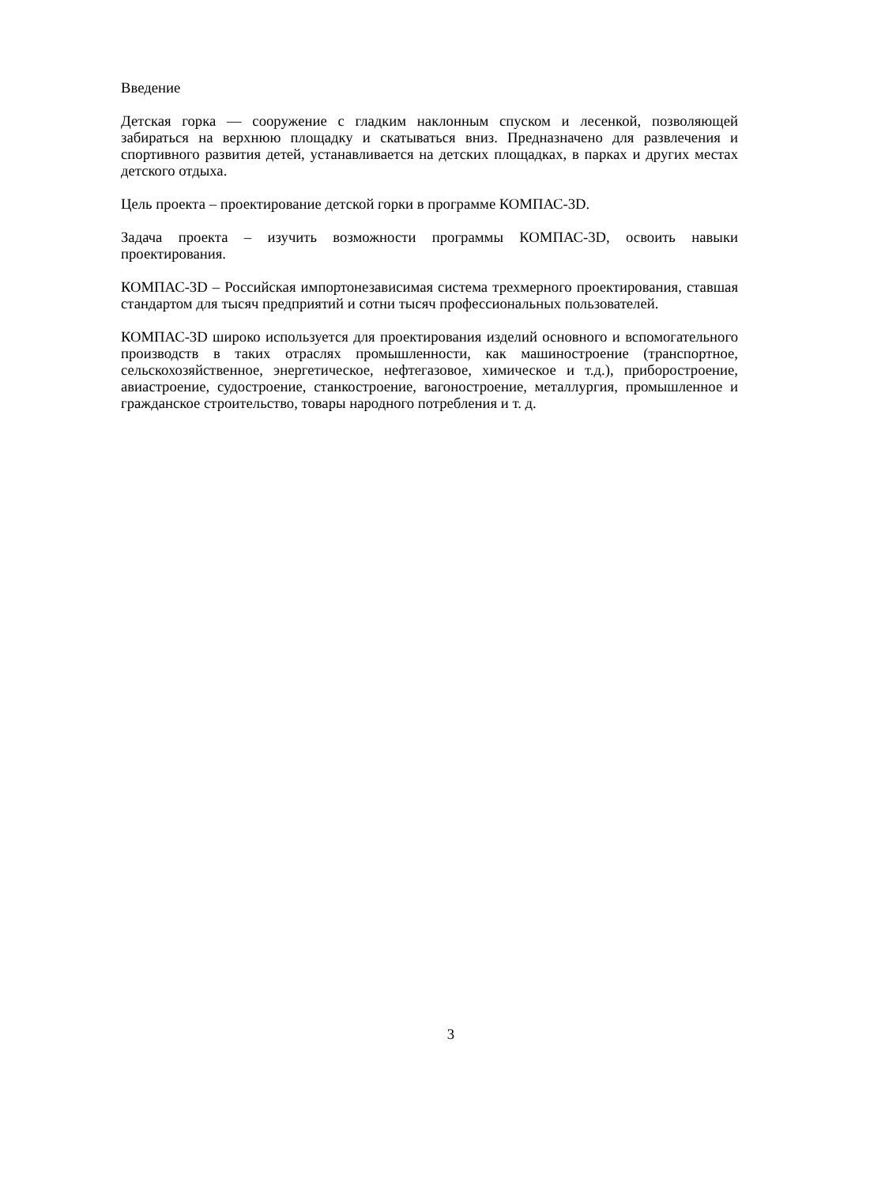Введение
Детская горка — сооружение с гладким наклонным спуском и лесенкой, позволяющей забираться на верхнюю площадку и скатываться вниз. Предназначено для развлечения и спортивного развития детей, устанавливается на детских площадках, в парках и других местах детского отдыха.
Цель проекта – проектирование детской горки в программе КОМПАС-3D.
Задача проекта – изучить возможности программы КОМПАС-3D, освоить навыки проектирования.
КОМПАС-3D – Российская импортонезависимая система трехмерного проектирования, ставшая стандартом для тысяч предприятий и сотни тысяч профессиональных пользователей.
КОМПАС-3D широко используется для проектирования изделий основного и вспомогательного производств в таких отраслях промышленности, как машиностроение (транспортное, сельскохозяйственное, энергетическое, нефтегазовое, химическое и т.д.), приборостроение, авиастроение, судостроение, станкостроение, вагоностроение, металлургия, промышленное и гражданское строительство, товары народного потребления и т. д.
3